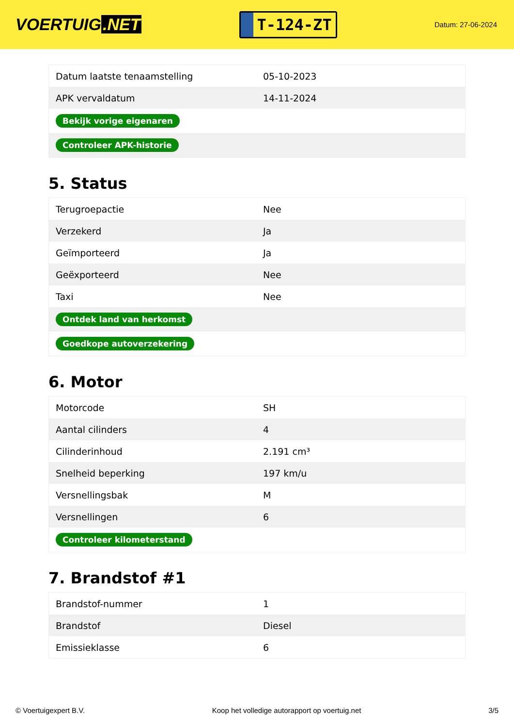VOERTUIG.NET
T-124-ZT
Datum: 27-06-2024
| Datum laatste tenaamstelling | 05-10-2023 |
| APK vervaldatum | 14-11-2024 |
| Bekijk vorige eigenaren | |
| Controleer APK-historie | |
5. Status
| Terugroepactie | Nee |
| Verzekerd | Ja |
| Geïmporteerd | Ja |
| Geëxporteerd | Nee |
| Taxi | Nee |
| Ontdek land van herkomst | |
| Goedkope autoverzekering | |
6. Motor
| Motorcode | SH |
| Aantal cilinders | 4 |
| Cilinderinhoud | 2.191 cm³ |
| Snelheid beperking | 197 km/u |
| Versnellingsbak | M |
| Versnellingen | 6 |
| Controleer kilometerstand | |
7. Brandstof #1
| Brandstof-nummer | 1 |
| Brandstof | Diesel |
| Emissieklasse | 6 |
© Voertuigexpert B.V. Koop het volledige autorapport op voertuig.net 3/5